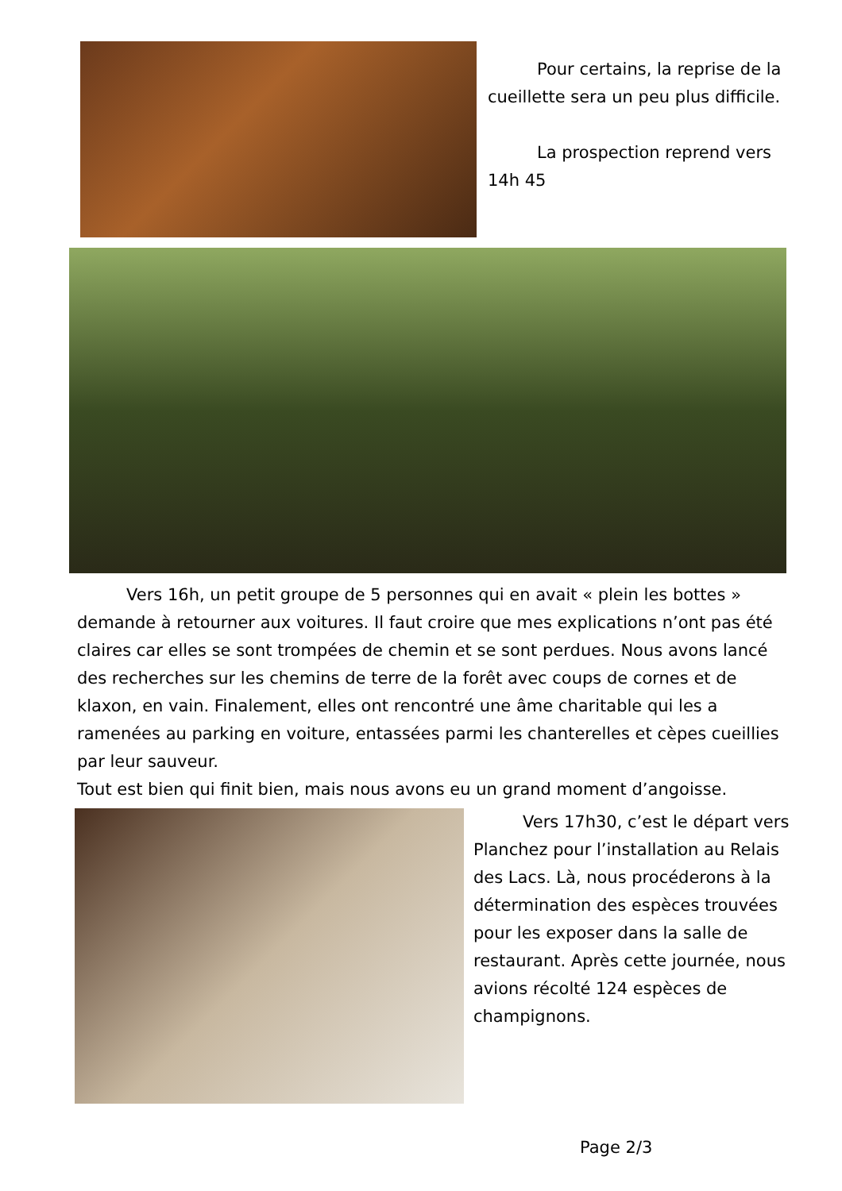Pour certains, la reprise de la cueillette sera un peu plus difficile.
La prospection reprend vers 14h 45
Vers 16h, un petit groupe de 5 personnes qui en avait « plein les bottes » demande à retourner aux voitures. Il faut croire que mes explications n’ont pas été claires car elles se sont trompées de chemin et se sont perdues. Nous avons lancé des recherches sur les chemins de terre de la forêt avec coups de cornes et de klaxon, en vain. Finalement, elles ont rencontré une âme charitable qui les a ramenées au parking en voiture, entassées parmi les chanterelles et cèpes cueillies par leur sauveur.
Tout est bien qui finit bien, mais nous avons eu un grand moment d’angoisse.
Vers 17h30, c’est le départ vers Planchez pour l’installation au Relais des Lacs. Là, nous procéderons à la détermination des espèces trouvées pour les exposer dans la salle de restaurant. Après cette journée, nous avions récolté 124 espèces de champignons.
Page 2/3